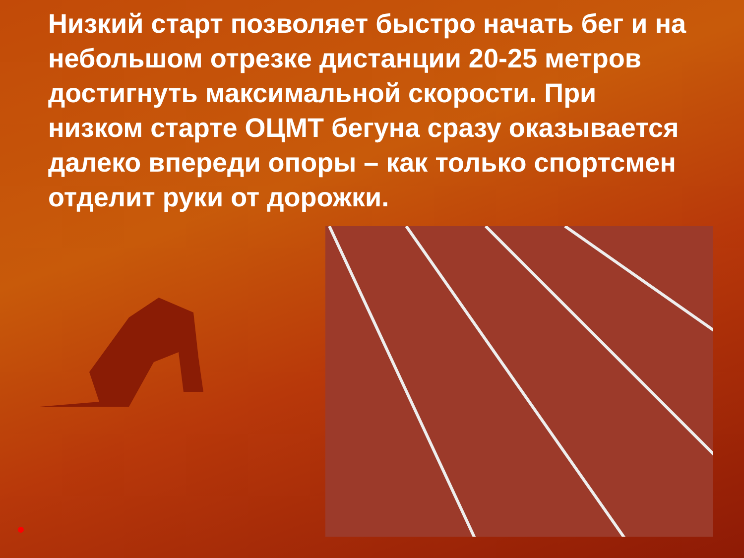Низкий старт позволяет быстро начать бег и на небольшом отрезке дистанции 20-25 метров достигнуть максимальной скорости. При низком старте ОЦМТ бегуна сразу оказывается далеко впереди опоры – как только спортсмен отделит руки от дорожки.